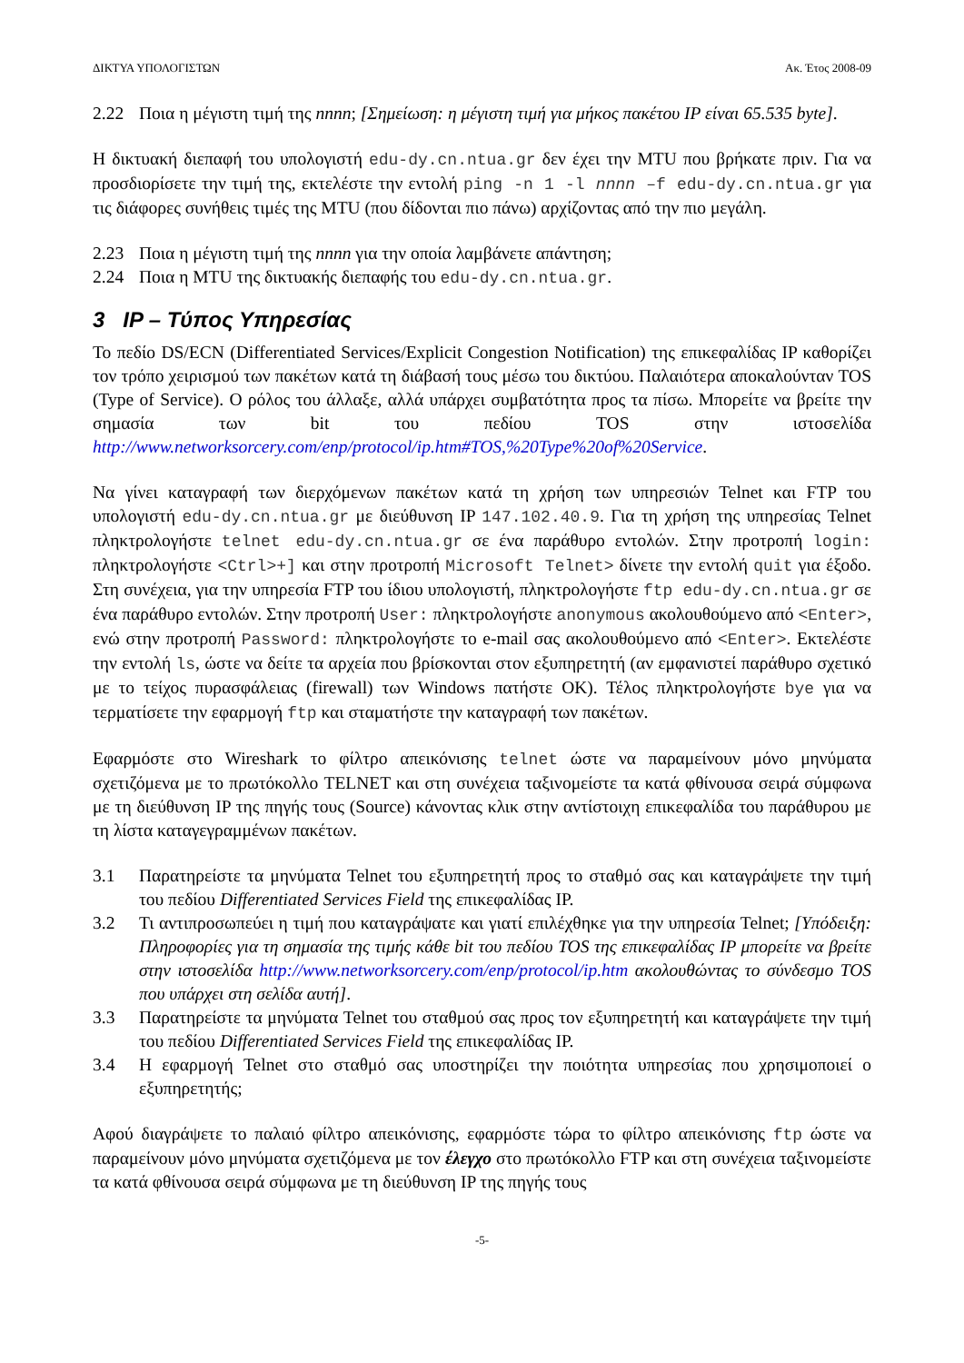ΔΙΚΤΥΑ ΥΠΟΛΟΓΙΣΤΩΝ Ακ. Έτος 2008-09
2.22 Ποια η μέγιστη τιμή της nnnn; [Σημείωση: η μέγιστη τιμή για μήκος πακέτου IP είναι 65.535 byte].
Η δικτυακή διεπαφή του υπολογιστή edu-dy.cn.ntua.gr δεν έχει την MTU που βρήκατε πριν. Για να προσδιορίσετε την τιμή της, εκτελέστε την εντολή ping -n 1 -l nnnn –f edu-dy.cn.ntua.gr για τις διάφορες συνήθεις τιμές της MTU (που δίδονται πιο πάνω) αρχίζοντας από την πιο μεγάλη.
2.23 Ποια η μέγιστη τιμή της nnnn για την οποία λαμβάνετε απάντηση;
2.24 Ποια η MTU της δικτυακής διεπαφής του edu-dy.cn.ntua.gr.
3 IP – Τύπος Υπηρεσίας
Το πεδίο DS/ECN (Differentiated Services/Explicit Congestion Notification) της επικεφαλίδας IP καθορίζει τον τρόπο χειρισμού των πακέτων κατά τη διάβασή τους μέσω του δικτύου. Παλαιότερα αποκαλούνταν TOS (Type of Service). Ο ρόλος του άλλαξε, αλλά υπάρχει συμβατότητα προς τα πίσω. Μπορείτε να βρείτε την σημασία των bit του πεδίου TOS στην ιστοσελίδα http://www.networksorcery.com/enp/protocol/ip.htm#TOS,%20Type%20of%20Service.
Να γίνει καταγραφή των διερχόμενων πακέτων κατά τη χρήση των υπηρεσιών Telnet και FTP του υπολογιστή edu-dy.cn.ntua.gr με διεύθυνση IP 147.102.40.9. Για τη χρήση της υπηρεσίας Telnet πληκτρολογήστε telnet edu-dy.cn.ntua.gr σε ένα παράθυρο εντολών. Στην προτροπή login: πληκτρολογήστε <Ctrl>+] και στην προτροπή Microsoft Telnet> δίνετε την εντολή quit για έξοδο. Στη συνέχεια, για την υπηρεσία FTP του ίδιου υπολογιστή, πληκτρολογήστε ftp edu-dy.cn.ntua.gr σε ένα παράθυρο εντολών. Στην προτροπή User: πληκτρολογήστε anonymous ακολουθούμενο από <Enter>, ενώ στην προτροπή Password: πληκτρολογήστε το e-mail σας ακολουθούμενο από <Enter>. Εκτελέστε την εντολή ls, ώστε να δείτε τα αρχεία που βρίσκονται στον εξυπηρετητή (αν εμφανιστεί παράθυρο σχετικό με το τείχος πυρασφάλειας (firewall) των Windows πατήστε OK). Τέλος πληκτρολογήστε bye για να τερματίσετε την εφαρμογή ftp και σταματήστε την καταγραφή των πακέτων.
Εφαρμόστε στο Wireshark το φίλτρο απεικόνισης telnet ώστε να παραμείνουν μόνο μηνύματα σχετιζόμενα με το πρωτόκολλο TELNET και στη συνέχεια ταξινομείστε τα κατά φθίνουσα σειρά σύμφωνα με τη διεύθυνση IP της πηγής τους (Source) κάνοντας κλικ στην αντίστοιχη επικεφαλίδα του παράθυρου με τη λίστα καταγεγραμμένων πακέτων.
3.1 Παρατηρείστε τα μηνύματα Telnet του εξυπηρετητή προς το σταθμό σας και καταγράψετε την τιμή του πεδίου Differentiated Services Field της επικεφαλίδας IP.
3.2 Τι αντιπροσωπεύει η τιμή που καταγράψατε και γιατί επιλέχθηκε για την υπηρεσία Telnet; [Υπόδειξη: Πληροφορίες για τη σημασία της τιμής κάθε bit του πεδίου TOS της επικεφαλίδας IP μπορείτε να βρείτε στην ιστοσελίδα http://www.networksorcery.com/enp/protocol/ip.htm ακολουθώντας το σύνδεσμο TOS που υπάρχει στη σελίδα αυτή].
3.3 Παρατηρείστε τα μηνύματα Telnet του σταθμού σας προς τον εξυπηρετητή και καταγράψετε την τιμή του πεδίου Differentiated Services Field της επικεφαλίδας IP.
3.4 Η εφαρμογή Telnet στο σταθμό σας υποστηρίζει την ποιότητα υπηρεσίας που χρησιμοποιεί ο εξυπηρετητής;
Αφού διαγράψετε το παλαιό φίλτρο απεικόνισης, εφαρμόστε τώρα το φίλτρο απεικόνισης ftp ώστε να παραμείνουν μόνο μηνύματα σχετιζόμενα με τον έλεγχο στο πρωτόκολλο FTP και στη συνέχεια ταξινομείστε τα κατά φθίνουσα σειρά σύμφωνα με τη διεύθυνση IP της πηγής τους
-5-